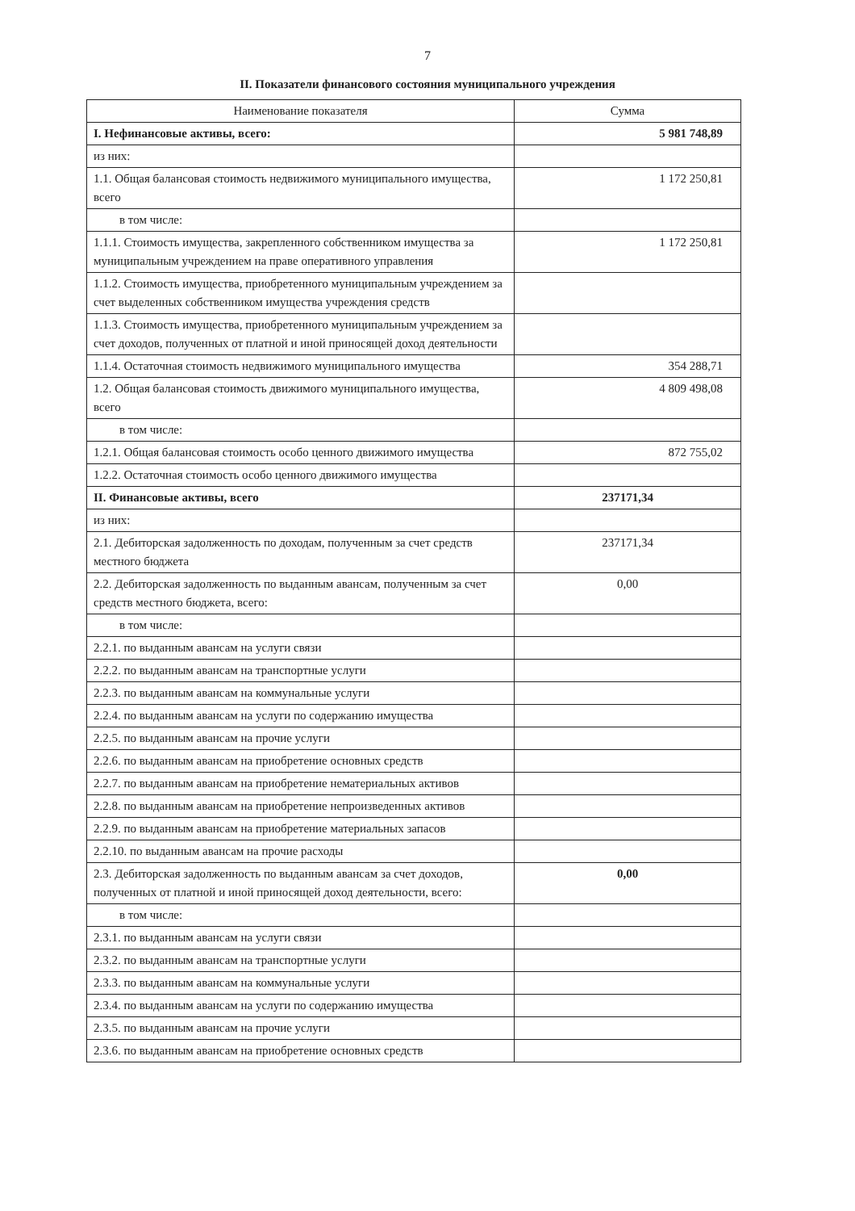7
II. Показатели финансового состояния муниципального учреждения
| Наименование показателя | Сумма |
| --- | --- |
| I. Нефинансовые активы, всего: | 5 981 748,89 |
| из них: | |
| 1.1. Общая балансовая стоимость недвижимого муниципального имущества, всего | 1 172 250,81 |
| в том числе: | |
| 1.1.1. Стоимость имущества, закрепленного собственником имущества за муниципальным учреждением на праве оперативного управления | 1 172 250,81 |
| 1.1.2. Стоимость имущества, приобретенного муниципальным учреждением за счет выделенных собственником имущества учреждения средств | |
| 1.1.3. Стоимость имущества, приобретенного муниципальным учреждением за счет доходов, полученных от платной и иной приносящей доход деятельности | |
| 1.1.4. Остаточная стоимость недвижимого муниципального имущества | 354 288,71 |
| 1.2. Общая балансовая стоимость движимого муниципального имущества, всего | 4 809 498,08 |
| в том числе: | |
| 1.2.1. Общая балансовая стоимость особо ценного движимого имущества | 872 755,02 |
| 1.2.2. Остаточная стоимость особо ценного движимого имущества | |
| II. Финансовые активы, всего | 237171,34 |
| из них: | |
| 2.1. Дебиторская задолженность по доходам, полученным за счет средств местного бюджета | 237171,34 |
| 2.2. Дебиторская задолженность по выданным авансам, полученным за счет средств местного бюджета, всего: | 0,00 |
| в том числе: | |
| 2.2.1. по выданным авансам на услуги связи | |
| 2.2.2. по выданным авансам на транспортные услуги | |
| 2.2.3. по выданным авансам на коммунальные услуги | |
| 2.2.4. по выданным авансам на услуги по содержанию имущества | |
| 2.2.5. по выданным авансам на прочие услуги | |
| 2.2.6. по выданным авансам на приобретение основных средств | |
| 2.2.7. по выданным авансам на приобретение нематериальных активов | |
| 2.2.8. по выданным авансам на приобретение непроизведенных активов | |
| 2.2.9. по выданным авансам на приобретение материальных запасов | |
| 2.2.10. по выданным авансам на прочие расходы | |
| 2.3. Дебиторская задолженность по выданным авансам за счет доходов, полученных от платной и иной приносящей доход деятельности, всего: | 0,00 |
| в том числе: | |
| 2.3.1. по выданным авансам на услуги связи | |
| 2.3.2. по выданным авансам на транспортные услуги | |
| 2.3.3. по выданным авансам на коммунальные услуги | |
| 2.3.4. по выданным авансам на услуги по содержанию имущества | |
| 2.3.5. по выданным авансам на прочие услуги | |
| 2.3.6. по выданным авансам на приобретение основных средств | |